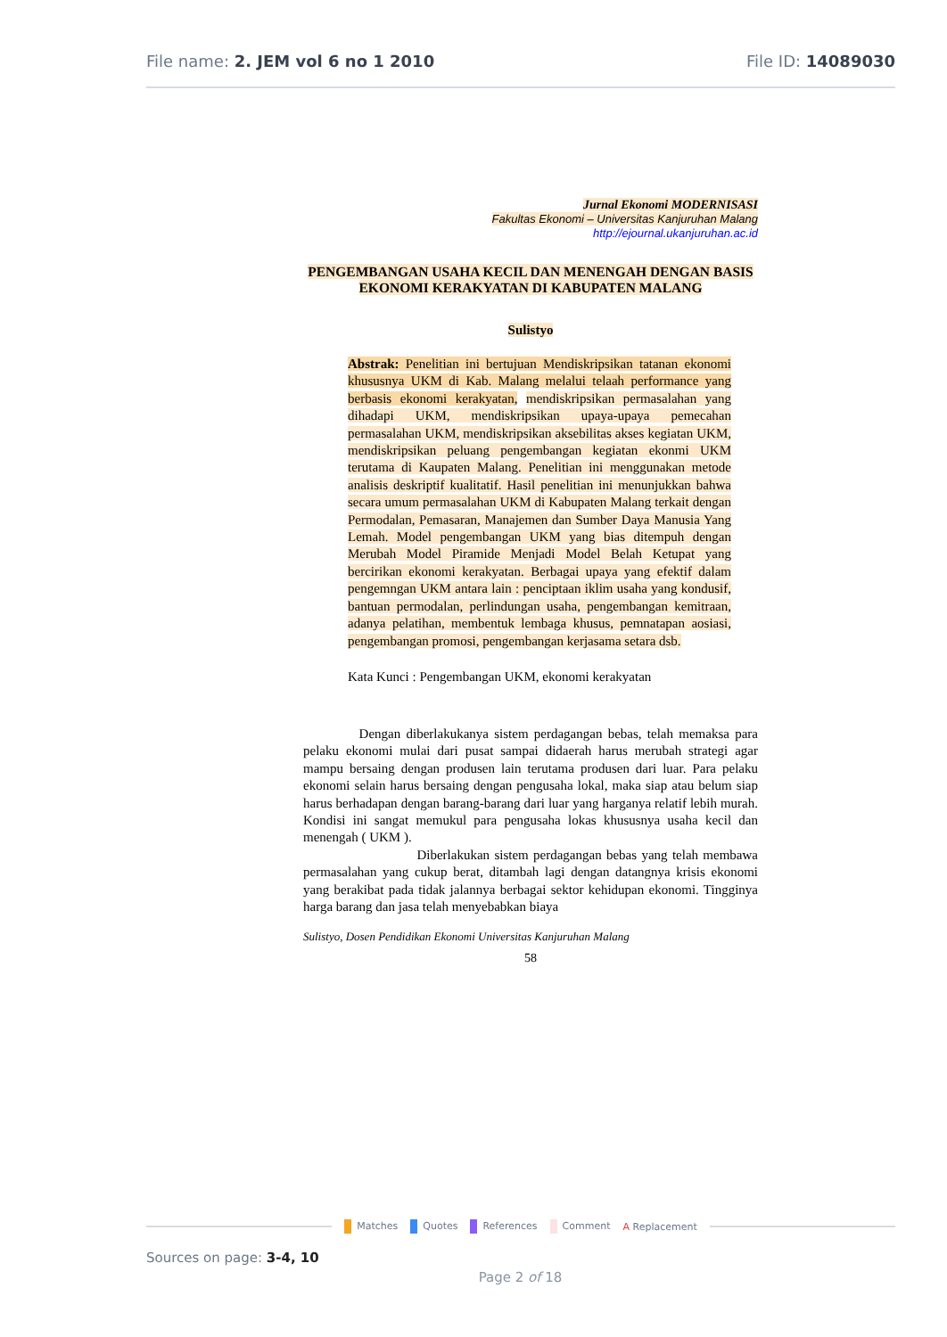File name: 2. JEM vol 6 no 1 2010 File ID: 14089030
Jurnal Ekonomi MODERNISASI
Fakultas Ekonomi – Universitas Kanjuruhan Malang
http://ejournal.ukanjuruhan.ac.id
PENGEMBANGAN USAHA KECIL DAN MENENGAH DENGAN BASIS EKONOMI KERAKYATAN DI KABUPATEN MALANG
Sulistyo
Abstrak: Penelitian ini bertujuan Mendiskripsikan tatanan ekonomi khususnya UKM di Kab. Malang melalui telaah performance yang berbasis ekonomi kerakyatan, mendiskripsikan permasalahan yang dihadapi UKM, mendiskripsikan upaya-upaya pemecahan permasalahan UKM, mendiskripsikan aksebilitas akses kegiatan UKM, mendiskripsikan peluang pengembangan kegiatan ekonmi UKM terutama di Kaupaten Malang. Penelitian ini menggunakan metode analisis deskriptif kualitatif. Hasil penelitian ini menunjukkan bahwa secara umum permasalahan UKM di Kabupaten Malang terkait dengan Permodalan, Pemasaran, Manajemen dan Sumber Daya Manusia Yang Lemah. Model pengembangan UKM yang bias ditempuh dengan Merubah Model Piramide Menjadi Model Belah Ketupat yang bercirikan ekonomi kerakyatan. Berbagai upaya yang efektif dalam pengemngan UKM antara lain : penciptaan iklim usaha yang kondusif, bantuan permodalan, perlindungan usaha, pengembangan kemitraan, adanya pelatihan, membentuk lembaga khusus, pemnatapan aosiasi, pengembangan promosi, pengembangan kerjasama setara dsb.
Kata Kunci : Pengembangan UKM, ekonomi kerakyatan
Dengan diberlakukanya sistem perdagangan bebas, telah memaksa para pelaku ekonomi mulai dari pusat sampai didaerah harus merubah strategi agar mampu bersaing dengan produsen lain terutama produsen dari luar. Para pelaku ekonomi selain harus bersaing dengan pengusaha lokal, maka siap atau belum siap harus berhadapan dengan barang-barang dari luar yang harganya relatif lebih murah. Kondisi ini sangat memukul para pengusaha lokas khususnya usaha kecil dan menengah ( UKM ).
Diberlakukan sistem perdagangan bebas yang telah membawa permasalahan yang cukup berat, ditambah lagi dengan datangnya krisis ekonomi yang berakibat pada tidak jalannya berbagai sektor kehidupan ekonomi. Tingginya harga barang dan jasa telah menyebabkan biaya
Sulistyo, Dosen Pendidikan Ekonomi Universitas Kanjuruhan Malang
58
Matches Quotes References Comment A Replacement
Sources on page: 3-4, 10
Page 2 of 18